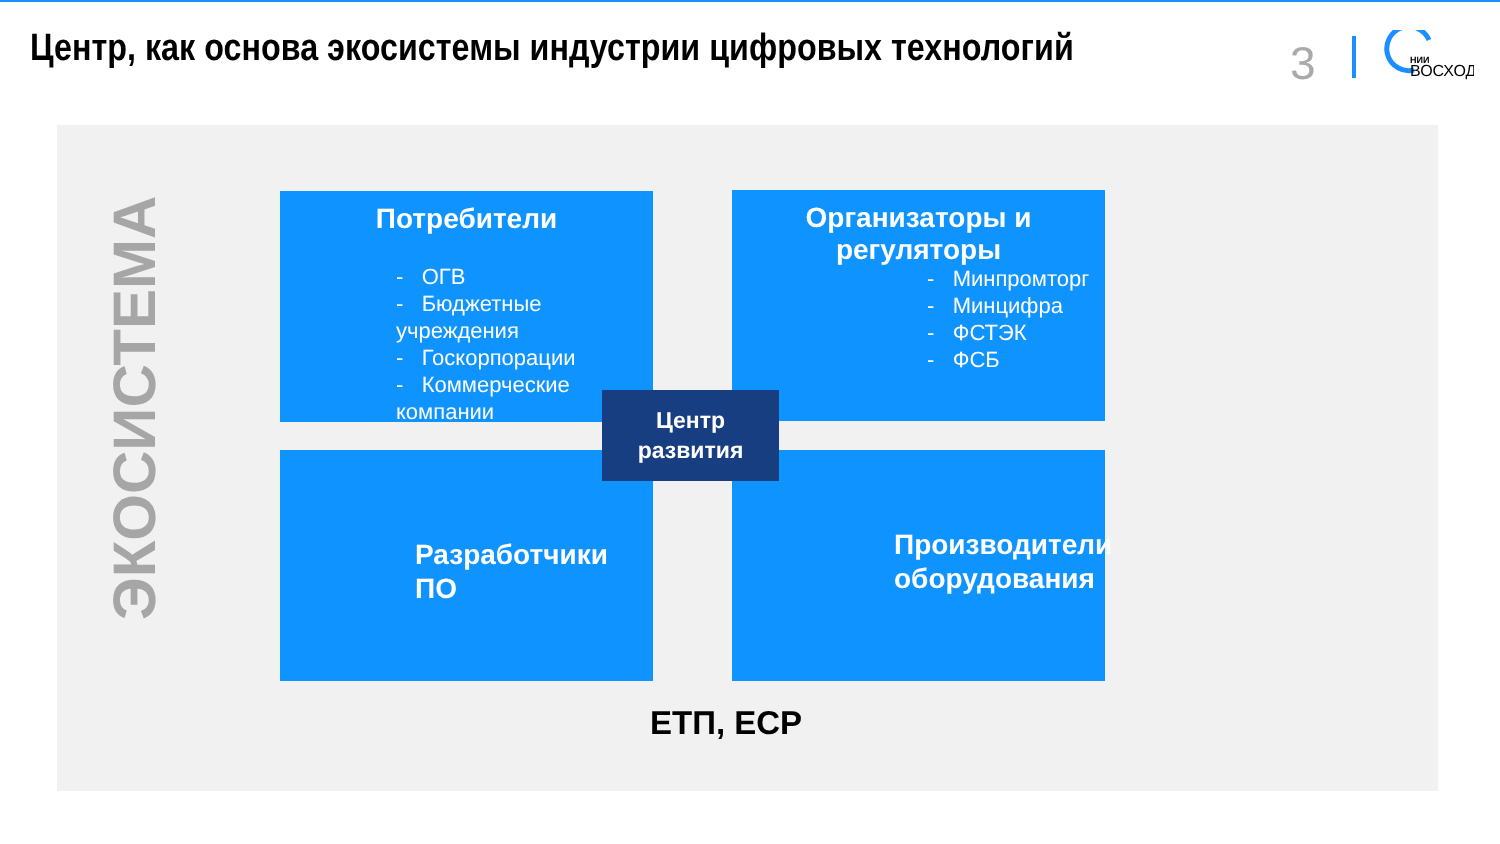Центр, как основа экосистемы индустрии цифровых технологий 3
НИИ
ВОСХОД
ЭКОСИСТЕМА
Потребители
- ОГВ
- Бюджетные учреждения
- Госкорпорации
- Коммерческие компании
Организаторы и регуляторы
- Минпромторг
- Минцифра
- ФСТЭК
- ФСБ
Разработчики ПО
Производители
оборудования
Центр
развития
ЕТП, ЕСР